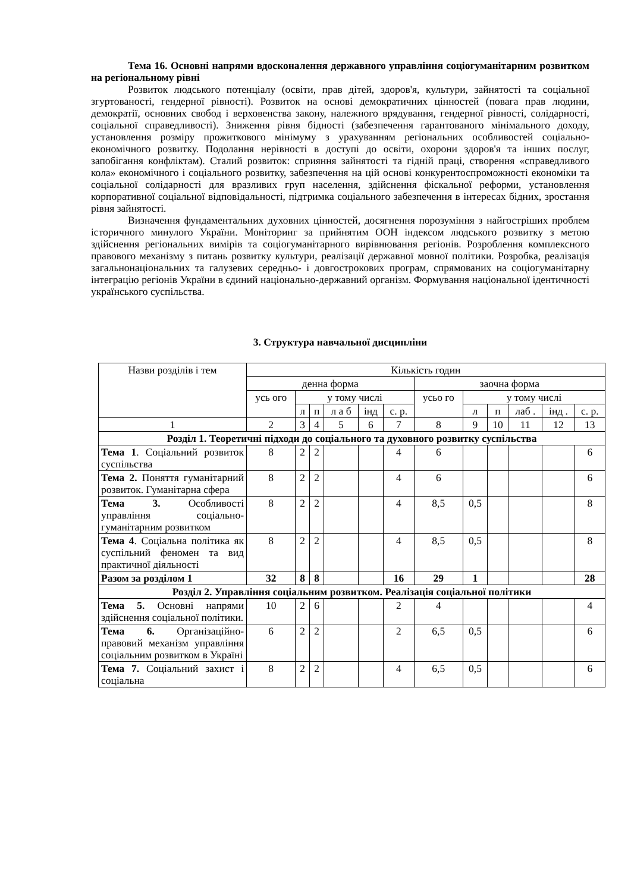Тема 16. Основні напрями вдосконалення державного управління соціогуманітарним розвитком на регіональному рівні
Розвиток людського потенціалу (освіти, прав дітей, здоров'я, культури, зайнятості та соціальної згуртованості, гендерної рівності). Розвиток на основі демократичних цінностей (повага прав людини, демократії, основних свобод і верховенства закону, належного врядування, гендерної рівності, солідарності, соціальної справедливості). Зниження рівня бідності (забезпечення гарантованого мінімального доходу, установлення розміру прожиткового мінімуму з урахуванням регіональних особливостей соціально-економічного розвитку. Подолання нерівності в доступі до освіти, охорони здоров'я та інших послуг, запобігання конфліктам). Сталий розвиток: сприяння зайнятості та гідній праці, створення «справедливого кола» економічного і соціального розвитку, забезпечення на цій основі конкурентоспроможності економіки та соціальної солідарності для вразливих груп населення, здійснення фіскальної реформи, установлення корпоративної соціальної відповідальності, підтримка соціального забезпечення в інтересах бідних, зростання рівня зайнятості.
Визначення фундаментальних духовних цінностей, досягнення порозуміння з найгостріших проблем історичного минулого України. Моніторинг за прийнятим ООН індексом людського розвитку з метою здійснення регіональних вимірів та соціогуманітарного вирівнювання регіонів. Розроблення комплексного правового механізму з питань розвитку культури, реалізації державної мовної політики. Розробка, реалізація загальнонаціональних та галузевих середньо- і довгострокових програм, спрямованих на соціогуманітарну інтеграцію регіонів України в єдиний національно-державний організм. Формування національної ідентичності українського суспільства.
3. Структура навчальної дисципліни
| Назви розділів і тем | Кількість годин | | | | | | | | | | | |
| | денна форма | | | | | | заочна форма | | | | | |
| | усь ого | у тому числі | | | | | усьо го | у тому числі | | | | |
| | | л | п | л а б | інд | с. р. | | л | п | лаб . | інд . | с. р. |
| 1 | 2 | 3 | 4 | 5 | 6 | 7 | 8 | 9 | 10 | 11 | 12 | 13 |
| Розділ 1. Теоретичні підходи до соціального та духовного розвитку суспільства | | | | | | | | | | | | |
| Тема 1 . Соціальний розвиток суспільства | 8 | 2 | 2 | | | 4 | 6 | | | | | 6 |
| Тема 2. Поняття гуманітарний розвиток. Гуманітарна сфера | 8 | 2 | 2 | | | 4 | 6 | | | | | 6 |
| Тема 3. Особливості управління соціально-гуманітарним розвитком | 8 | 2 | 2 | | | 4 | 8,5 | 0,5 | | | | 8 |
| Тема 4 . Соціальна політика як суспільний феномен та вид практичної діяльності | 8 | 2 | 2 | | | 4 | 8,5 | 0,5 | | | | 8 |
| Разом за розділом 1 | 32 | 8 | 8 | | | 16 | 29 | 1 | | | | 28 |
| Розділ 2. Управління соціальним розвитком. Реалізація соціальної політики | | | | | | | | | | | | |
| Тема 5. Основні напрями здійснення соціальної політики. | 10 | 2 | 6 | | | 2 | 4 | | | | | 4 |
| Тема 6. Організаційно-правовий механізм управління соціальним розвитком в Україні | 6 | 2 | 2 | | | 2 | 6,5 | 0,5 | | | | 6 |
| Тема 7. Соціальний захист і соціальна | 8 | 2 | 2 | | | 4 | 6,5 | 0,5 | | | | 6 |